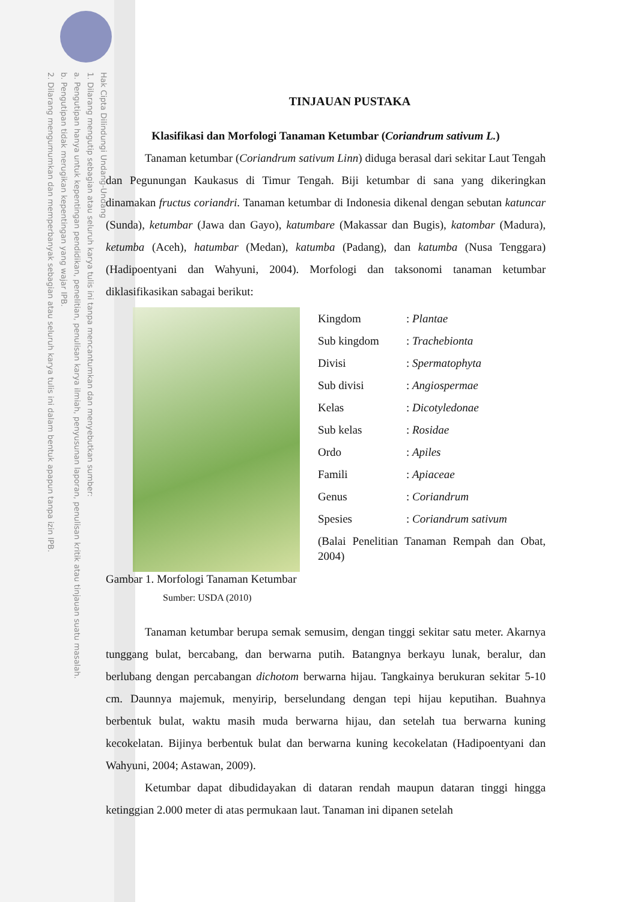Hak Cipta Dilindungi Undang-Undang
1. Dilarang mengutip sebagian atau seluruh karya tulis ini tanpa mencantumkan dan menyebutkan sumber:
a. Pengutipan hanya untuk kepentingan pendidikan, penelitian, penulisan karya ilmiah, penyusunan laporan, penulisan kritik atau tinjauan suatu masalah.
b. Pengutipan tidak merugikan kepentingan yang wajar IPB.
2. Dilarang mengumumkan dan memperbanyak sebagian atau seluruh karya tulis ini dalam bentuk apapun tanpa izin IPB.
TINJAUAN PUSTAKA
Klasifikasi dan Morfologi Tanaman Ketumbar (Coriandrum sativum L.)
Tanaman ketumbar (Coriandrum sativum Linn) diduga berasal dari sekitar Laut Tengah dan Pegunungan Kaukasus di Timur Tengah. Biji ketumbar di sana yang dikeringkan dinamakan fructus coriandri. Tanaman ketumbar di Indonesia dikenal dengan sebutan katuncar (Sunda), ketumbar (Jawa dan Gayo), katumbare (Makassar dan Bugis), katombar (Madura), ketumba (Aceh), hatumbar (Medan), katumba (Padang), dan katumba (Nusa Tenggara) (Hadipoentyani dan Wahyuni, 2004). Morfologi dan taksonomi tanaman ketumbar diklasifikasikan sabagai berikut:
| Kingdom | : Plantae |
| Sub kingdom | : Trachebionta |
| Divisi | : Spermatophyta |
| Sub divisi | : Angiospermae |
| Kelas | : Dicotyledonae |
| Sub kelas | : Rosidae |
| Ordo | : Apiles |
| Famili | : Apiaceae |
| Genus | : Coriandrum |
| Spesies | : Coriandrum sativum |
(Balai Penelitian Tanaman Rempah dan Obat, 2004)
Gambar 1. Morfologi Tanaman Ketumbar
Sumber: USDA (2010)
Tanaman ketumbar berupa semak semusim, dengan tinggi sekitar satu meter. Akarnya tunggang bulat, bercabang, dan berwarna putih. Batangnya berkayu lunak, beralur, dan berlubang dengan percabangan dichotom berwarna hijau. Tangkainya berukuran sekitar 5-10 cm. Daunnya majemuk, menyirip, berselundang dengan tepi hijau keputihan. Buahnya berbentuk bulat, waktu masih muda berwarna hijau, dan setelah tua berwarna kuning kecokelatan. Bijinya berbentuk bulat dan berwarna kuning kecokelatan (Hadipoentyani dan Wahyuni, 2004; Astawan, 2009).
Ketumbar dapat dibudidayakan di dataran rendah maupun dataran tinggi hingga ketinggian 2.000 meter di atas permukaan laut. Tanaman ini dipanen setelah